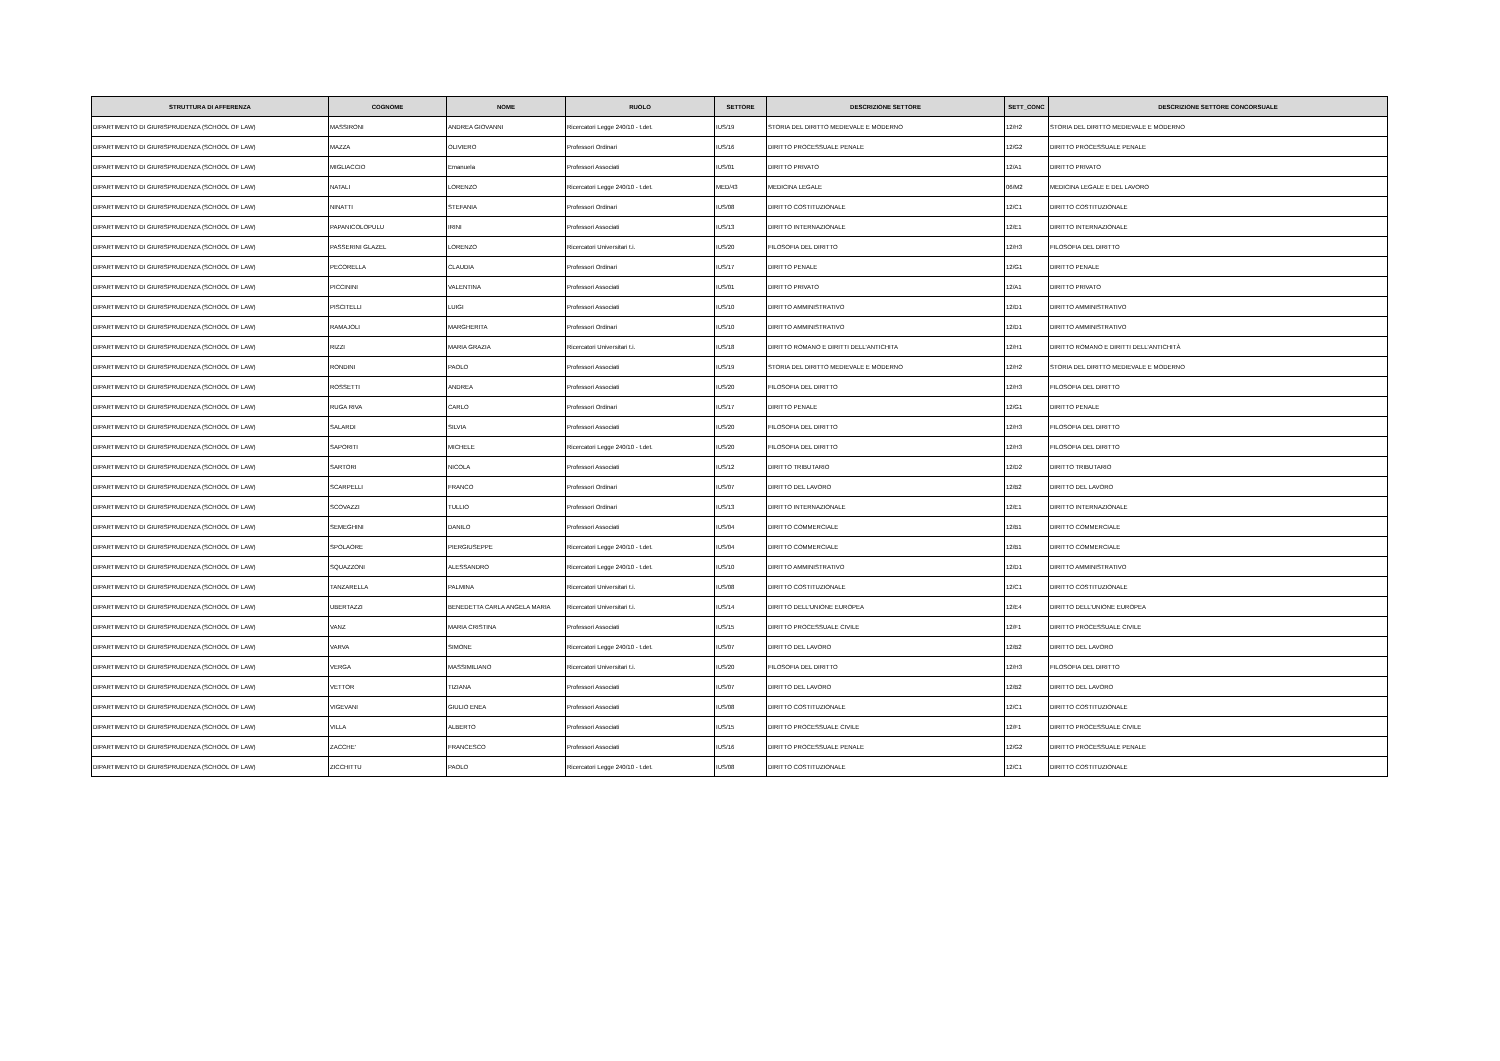| STRUTTURA DI AFFERENZA | COGNOME | NOME | RUOLO | SETTORE | DESCRIZIONE SETTORE | SETT_CONC | DESCRIZIONE SETTORE CONCORSUALE |
| --- | --- | --- | --- | --- | --- | --- | --- |
| DIPARTIMENTO DI GIURISPRUDENZA (SCHOOL OF LAW) | MASSIRONI | ANDREA GIOVANNI | Ricercatori Legge 240/10 - t.det. | IUS/19 | STORIA DEL DIRITTO MEDIEVALE E MODERNO | 12/H2 | STORIA DEL DIRITTO MEDIEVALE E MODERNO |
| DIPARTIMENTO DI GIURISPRUDENZA (SCHOOL OF LAW) | MAZZA | OLIVIERO | Professori Ordinari | IUS/16 | DIRITTO PROCESSUALE PENALE | 12/G2 | DIRITTO PROCESSUALE PENALE |
| DIPARTIMENTO DI GIURISPRUDENZA (SCHOOL OF LAW) | MIGLIACCIO | Emanuela | Professori Associati | IUS/01 | DIRITTO PRIVATO | 12/A1 | DIRITTO PRIVATO |
| DIPARTIMENTO DI GIURISPRUDENZA (SCHOOL OF LAW) | NATALI | LORENZO | Ricercatori Legge 240/10 - t.det. | MED/43 | MEDICINA LEGALE | 06/M2 | MEDICINA LEGALE E DEL LAVORO |
| DIPARTIMENTO DI GIURISPRUDENZA (SCHOOL OF LAW) | NINATTI | STEFANIA | Professori Ordinari | IUS/08 | DIRITTO COSTITUZIONALE | 12/C1 | DIRITTO COSTITUZIONALE |
| DIPARTIMENTO DI GIURISPRUDENZA (SCHOOL OF LAW) | PAPANICOLOPULU | IRINI | Professori Associati | IUS/13 | DIRITTO INTERNAZIONALE | 12/E1 | DIRITTO INTERNAZIONALE |
| DIPARTIMENTO DI GIURISPRUDENZA (SCHOOL OF LAW) | PASSERINI GLAZEL | LORENZO | Ricercatori Universitari t.i. | IUS/20 | FILOSOFIA DEL DIRITTO | 12/H3 | FILOSOFIA DEL DIRITTO |
| DIPARTIMENTO DI GIURISPRUDENZA (SCHOOL OF LAW) | PECORELLA | CLAUDIA | Professori Ordinari | IUS/17 | DIRITTO PENALE | 12/G1 | DIRITTO PENALE |
| DIPARTIMENTO DI GIURISPRUDENZA (SCHOOL OF LAW) | PICCININI | VALENTINA | Professori Associati | IUS/01 | DIRITTO PRIVATO | 12/A1 | DIRITTO PRIVATO |
| DIPARTIMENTO DI GIURISPRUDENZA (SCHOOL OF LAW) | PISCITELLI | LUIGI | Professori Associati | IUS/10 | DIRITTO AMMINISTRATIVO | 12/D1 | DIRITTO AMMINISTRATIVO |
| DIPARTIMENTO DI GIURISPRUDENZA (SCHOOL OF LAW) | RAMAJOLI | MARGHERITA | Professori Ordinari | IUS/10 | DIRITTO AMMINISTRATIVO | 12/D1 | DIRITTO AMMINISTRATIVO |
| DIPARTIMENTO DI GIURISPRUDENZA (SCHOOL OF LAW) | RIZZI | MARIA GRAZIA | Ricercatori Universitari t.i. | IUS/18 | DIRITTO ROMANO E DIRITTI DELL'ANTICHITA | 12/H1 | DIRITTO ROMANO E DIRITTI DELL'ANTICHITÀ |
| DIPARTIMENTO DI GIURISPRUDENZA (SCHOOL OF LAW) | RONDINI | PAOLO | Professori Associati | IUS/19 | STORIA DEL DIRITTO MEDIEVALE E MODERNO | 12/H2 | STORIA DEL DIRITTO MEDIEVALE E MODERNO |
| DIPARTIMENTO DI GIURISPRUDENZA (SCHOOL OF LAW) | ROSSETTI | ANDREA | Professori Associati | IUS/20 | FILOSOFIA DEL DIRITTO | 12/H3 | FILOSOFIA DEL DIRITTO |
| DIPARTIMENTO DI GIURISPRUDENZA (SCHOOL OF LAW) | RUGA RIVA | CARLO | Professori Ordinari | IUS/17 | DIRITTO PENALE | 12/G1 | DIRITTO PENALE |
| DIPARTIMENTO DI GIURISPRUDENZA (SCHOOL OF LAW) | SALARDI | SILVIA | Professori Associati | IUS/20 | FILOSOFIA DEL DIRITTO | 12/H3 | FILOSOFIA DEL DIRITTO |
| DIPARTIMENTO DI GIURISPRUDENZA (SCHOOL OF LAW) | SAPORITI | MICHELE | Ricercatori Legge 240/10 - t.det. | IUS/20 | FILOSOFIA DEL DIRITTO | 12/H3 | FILOSOFIA DEL DIRITTO |
| DIPARTIMENTO DI GIURISPRUDENZA (SCHOOL OF LAW) | SARTORI | NICOLA | Professori Associati | IUS/12 | DIRITTO TRIBUTARIO | 12/D2 | DIRITTO TRIBUTARIO |
| DIPARTIMENTO DI GIURISPRUDENZA (SCHOOL OF LAW) | SCARPELLI | FRANCO | Professori Ordinari | IUS/07 | DIRITTO DEL LAVORO | 12/B2 | DIRITTO DEL LAVORO |
| DIPARTIMENTO DI GIURISPRUDENZA (SCHOOL OF LAW) | SCOVAZZI | TULLIO | Professori Ordinari | IUS/13 | DIRITTO INTERNAZIONALE | 12/E1 | DIRITTO INTERNAZIONALE |
| DIPARTIMENTO DI GIURISPRUDENZA (SCHOOL OF LAW) | SEMEGHINI | DANILO | Professori Associati | IUS/04 | DIRITTO COMMERCIALE | 12/B1 | DIRITTO COMMERCIALE |
| DIPARTIMENTO DI GIURISPRUDENZA (SCHOOL OF LAW) | SPOLAORE | PIERGIUSEPPE | Ricercatori Legge 240/10 - t.det. | IUS/04 | DIRITTO COMMERCIALE | 12/B1 | DIRITTO COMMERCIALE |
| DIPARTIMENTO DI GIURISPRUDENZA (SCHOOL OF LAW) | SQUAZZONI | ALESSANDRO | Ricercatori Legge 240/10 - t.det. | IUS/10 | DIRITTO AMMINISTRATIVO | 12/D1 | DIRITTO AMMINISTRATIVO |
| DIPARTIMENTO DI GIURISPRUDENZA (SCHOOL OF LAW) | TANZARELLA | PALMINA | Ricercatori Universitari t.i. | IUS/08 | DIRITTO COSTITUZIONALE | 12/C1 | DIRITTO COSTITUZIONALE |
| DIPARTIMENTO DI GIURISPRUDENZA (SCHOOL OF LAW) | UBERTAZZI | BENEDETTA CARLA ANGELA MARIA | Ricercatori Universitari t.i. | IUS/14 | DIRITTO DELL'UNIONE EUROPEA | 12/E4 | DIRITTO DELL'UNIONE EUROPEA |
| DIPARTIMENTO DI GIURISPRUDENZA (SCHOOL OF LAW) | VANZ | MARIA CRISTINA | Professori Associati | IUS/15 | DIRITTO PROCESSUALE CIVILE | 12/F1 | DIRITTO PROCESSUALE CIVILE |
| DIPARTIMENTO DI GIURISPRUDENZA (SCHOOL OF LAW) | VARVA | SIMONE | Ricercatori Legge 240/10 - t.det. | IUS/07 | DIRITTO DEL LAVORO | 12/B2 | DIRITTO DEL LAVORO |
| DIPARTIMENTO DI GIURISPRUDENZA (SCHOOL OF LAW) | VERGA | MASSIMILIANO | Ricercatori Universitari t.i. | IUS/20 | FILOSOFIA DEL DIRITTO | 12/H3 | FILOSOFIA DEL DIRITTO |
| DIPARTIMENTO DI GIURISPRUDENZA (SCHOOL OF LAW) | VETTOR | TIZIANA | Professori Associati | IUS/07 | DIRITTO DEL LAVORO | 12/B2 | DIRITTO DEL LAVORO |
| DIPARTIMENTO DI GIURISPRUDENZA (SCHOOL OF LAW) | VIGEVANI | GIULIO ENEA | Professori Associati | IUS/08 | DIRITTO COSTITUZIONALE | 12/C1 | DIRITTO COSTITUZIONALE |
| DIPARTIMENTO DI GIURISPRUDENZA (SCHOOL OF LAW) | VILLA | ALBERTO | Professori Associati | IUS/15 | DIRITTO PROCESSUALE CIVILE | 12/F1 | DIRITTO PROCESSUALE CIVILE |
| DIPARTIMENTO DI GIURISPRUDENZA (SCHOOL OF LAW) | ZACCHE' | FRANCESCO | Professori Associati | IUS/16 | DIRITTO PROCESSUALE PENALE | 12/G2 | DIRITTO PROCESSUALE PENALE |
| DIPARTIMENTO DI GIURISPRUDENZA (SCHOOL OF LAW) | ZICCHITTU | PAOLO | Ricercatori Legge 240/10 - t.det. | IUS/08 | DIRITTO COSTITUZIONALE | 12/C1 | DIRITTO COSTITUZIONALE |